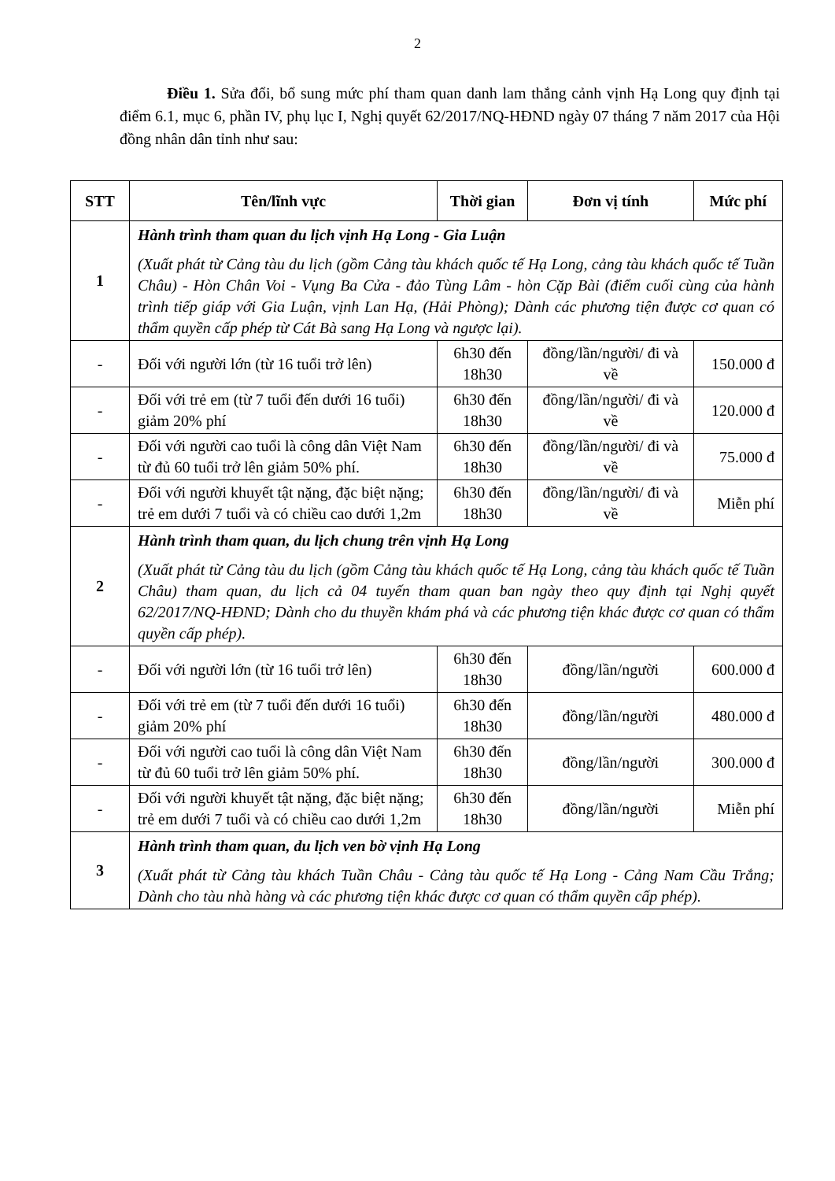2
Điều 1. Sửa đổi, bổ sung mức phí tham quan danh lam thắng cảnh vịnh Hạ Long quy định tại điểm 6.1, mục 6, phần IV, phụ lục I, Nghị quyết 62/2017/NQ-HĐND ngày 07 tháng 7 năm 2017 của Hội đồng nhân dân tỉnh như sau:
| STT | Tên/lĩnh vực | Thời gian | Đơn vị tính | Mức phí |
| --- | --- | --- | --- | --- |
| 1 | Hành trình tham quan du lịch vịnh Hạ Long - Gia Luận (Xuất phát từ Cảng tàu du lịch (gồm Cảng tàu khách quốc tế Hạ Long, cảng tàu khách quốc tế Tuần Châu) - Hòn Chân Voi - Vụng Ba Cửa - đảo Tùng Lâm - hòn Cặp Bài (điểm cuối cùng của hành trình tiếp giáp với Gia Luận, vịnh Lan Hạ, (Hải Phòng); Dành các phương tiện được cơ quan có thẩm quyền cấp phép từ Cát Bà sang Hạ Long và ngược lại). | | | |
| - | Đối với người lớn (từ 16 tuổi trở lên) | 6h30 đến 18h30 | đồng/lần/người/ đi và về | 150.000 đ |
| - | Đối với trẻ em (từ 7 tuổi đến dưới 16 tuổi) giảm 20% phí | 6h30 đến 18h30 | đồng/lần/người/ đi và về | 120.000 đ |
| - | Đối với người cao tuổi là công dân Việt Nam từ đủ 60 tuổi trở lên giảm 50% phí. | 6h30 đến 18h30 | đồng/lần/người/ đi và về | 75.000 đ |
| - | Đối với người khuyết tật nặng, đặc biệt nặng; trẻ em dưới 7 tuổi và có chiều cao dưới 1,2m | 6h30 đến 18h30 | đồng/lần/người/ đi và về | Miễn phí |
| 2 | Hành trình tham quan, du lịch chung trên vịnh Hạ Long (Xuất phát từ Cảng tàu du lịch (gồm Cảng tàu khách quốc tế Hạ Long, cảng tàu khách quốc tế Tuần Châu) tham quan, du lịch cả 04 tuyến tham quan ban ngày theo quy định tại Nghị quyết 62/2017/NQ-HĐND; Dành cho du thuyền khám phá và các phương tiện khác được cơ quan có thẩm quyền cấp phép). | | | |
| - | Đối với người lớn (từ 16 tuổi trở lên) | 6h30 đến 18h30 | đồng/lần/người | 600.000 đ |
| - | Đối với trẻ em (từ 7 tuổi đến dưới 16 tuổi) giảm 20% phí | 6h30 đến 18h30 | đồng/lần/người | 480.000 đ |
| - | Đối với người cao tuổi là công dân Việt Nam từ đủ 60 tuổi trở lên giảm 50% phí. | 6h30 đến 18h30 | đồng/lần/người | 300.000 đ |
| - | Đối với người khuyết tật nặng, đặc biệt nặng; trẻ em dưới 7 tuổi và có chiều cao dưới 1,2m | 6h30 đến 18h30 | đồng/lần/người | Miễn phí |
| 3 | Hành trình tham quan, du lịch ven bờ vịnh Hạ Long (Xuất phát từ Cảng tàu khách Tuần Châu - Cảng tàu quốc tế Hạ Long - Cảng Nam Cầu Trắng; Dành cho tàu nhà hàng và các phương tiện khác được cơ quan có thẩm quyền cấp phép). | | | |